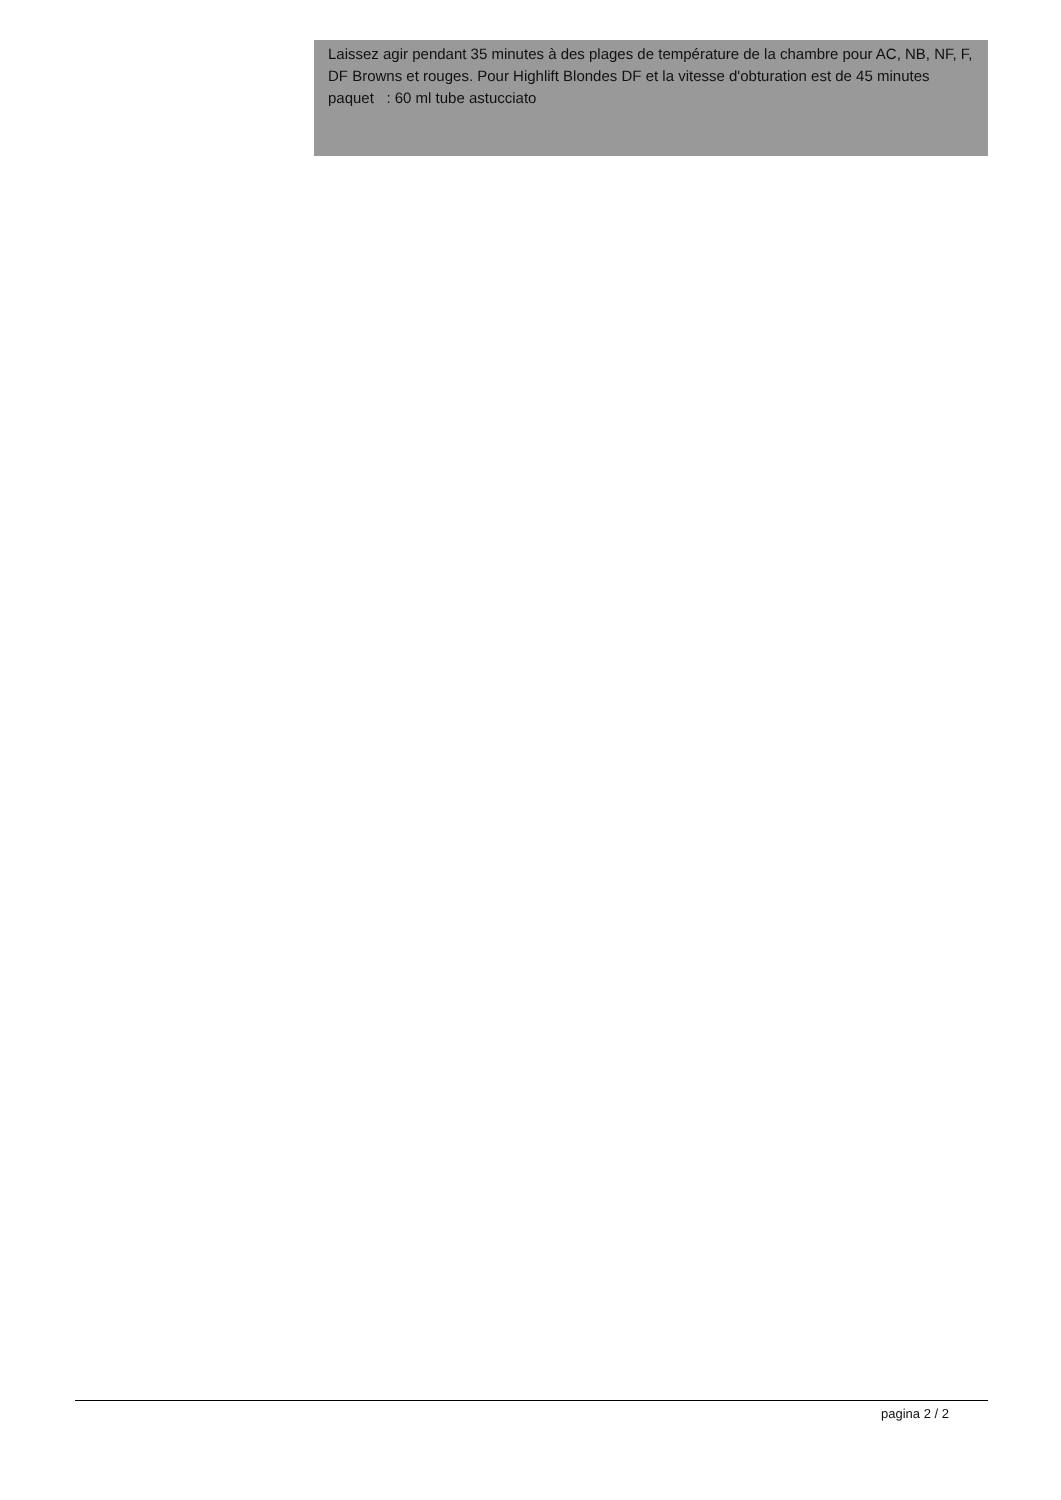Laissez agir pendant 35 minutes à des plages de température de la chambre pour AC, NB, NF, F, DF Browns et rouges. Pour Highlift Blondes DF et la vitesse d'obturation est de 45 minutes
paquet : 60 ml tube astucciato
pagina 2 / 2